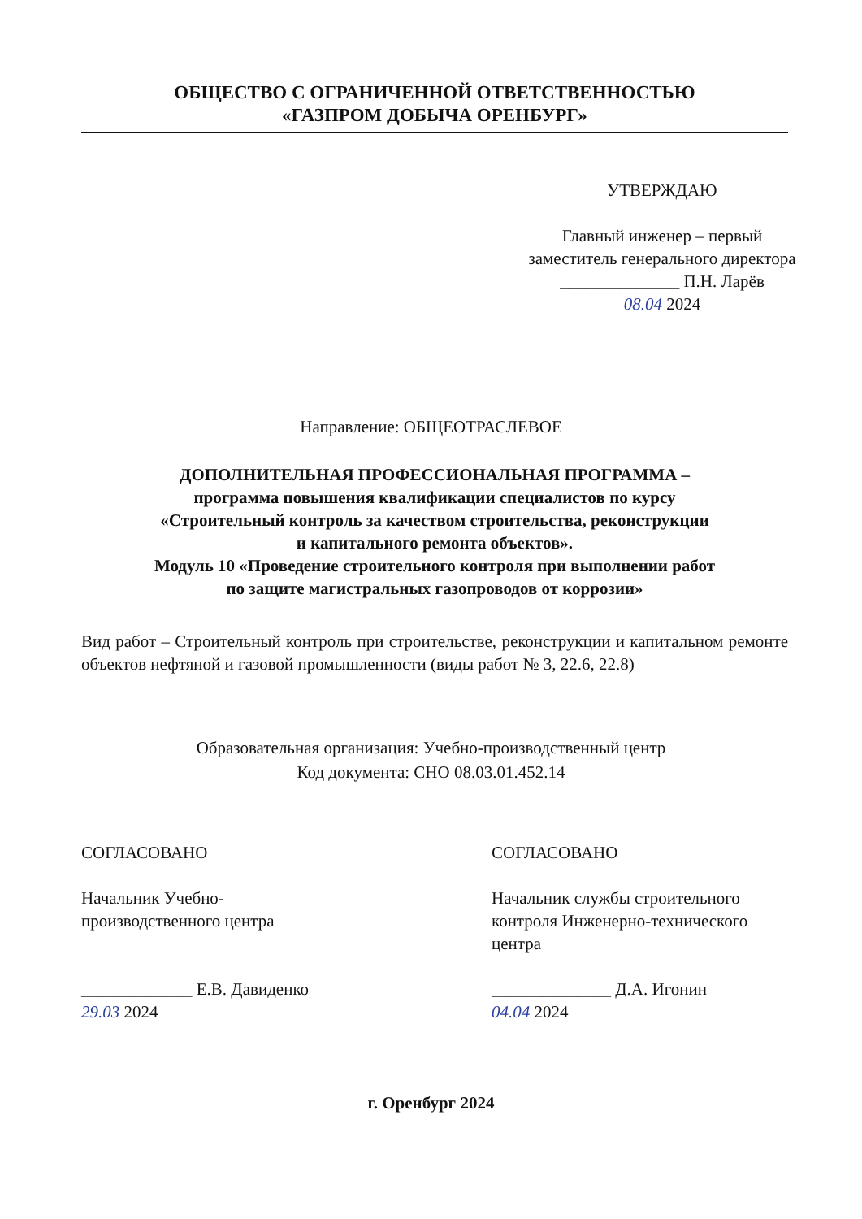ОБЩЕСТВО С ОГРАНИЧЕННОЙ ОТВЕТСТВЕННОСТЬЮ
«ГАЗПРОМ ДОБЫЧА ОРЕНБУРГ»
УТВЕРЖДАЮ
Главный инженер – первый заместитель генерального директора
______________ П.Н. Ларёв
08.04 2024
Направление: ОБЩЕОТРАСЛЕВОЕ
ДОПОЛНИТЕЛЬНАЯ ПРОФЕССИОНАЛЬНАЯ ПРОГРАММА –
программа повышения квалификации специалистов по курсу
«Строительный контроль за качеством строительства, реконструкции
и капитального ремонта объектов».
Модуль 10 «Проведение строительного контроля при выполнении работ
по защите магистральных газопроводов от коррозии»
Вид работ – Строительный контроль при строительстве, реконструкции и капитальном ремонте объектов нефтяной и газовой промышленности (виды работ № 3, 22.6, 22.8)
Образовательная организация: Учебно-производственный центр
Код документа: СНО 08.03.01.452.14
СОГЛАСОВАНО
Начальник Учебно-
производственного центра
_____________ Е.В. Давиденко
29.03 2024
СОГЛАСОВАНО
Начальник службы строительного контроля Инженерно-технического центра
______________ Д.А. Игонин
04.04 2024
г. Оренбург 2024